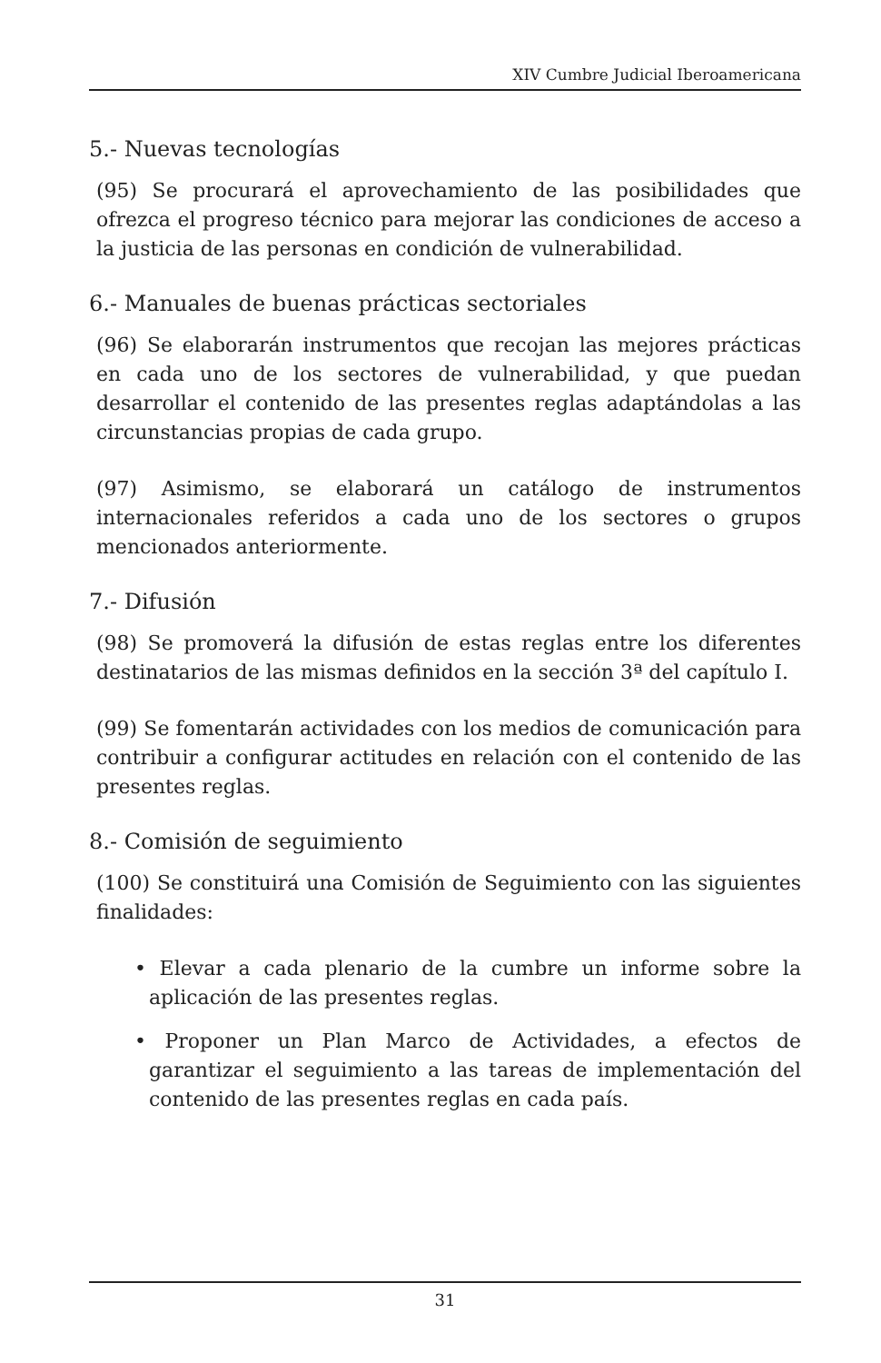XIV Cumbre Judicial Iberoamericana
5.- Nuevas tecnologías
(95) Se procurará el aprovechamiento de las posibilidades que ofrezca el progreso técnico para mejorar las condiciones de acceso a la justicia de las personas en condición de vulnerabilidad.
6.- Manuales de buenas prácticas sectoriales
(96) Se elaborarán instrumentos que recojan las mejores prácticas en cada uno de los sectores de vulnerabilidad, y que puedan desarrollar el contenido de las presentes reglas adaptándolas a las circunstancias propias de cada grupo.
(97) Asimismo, se elaborará un catálogo de instrumentos internacionales referidos a cada uno de los sectores o grupos mencionados anteriormente.
7.- Difusión
(98) Se promoverá la difusión de estas reglas entre los diferentes destinatarios de las mismas definidos en la sección 3ª del capítulo I.
(99) Se fomentarán actividades con los medios de comunicación para contribuir a configurar actitudes en relación con el contenido de las presentes reglas.
8.- Comisión de seguimiento
(100) Se constituirá una Comisión de Seguimiento con las siguientes finalidades:
• Elevar a cada plenario de la cumbre un informe sobre la aplicación de las presentes reglas.
• Proponer un Plan Marco de Actividades, a efectos de garantizar el seguimiento a las tareas de implementación del contenido de las presentes reglas en cada país.
31